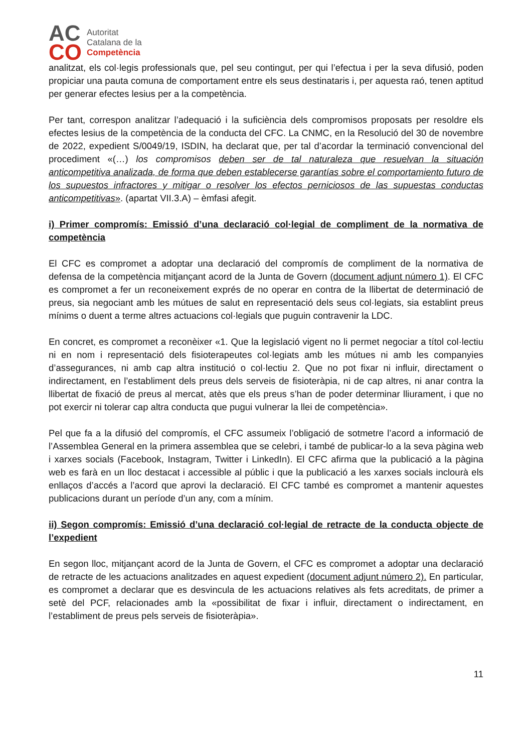AC
CO
Autoritat
Catalana de la
Competència
analitzat, els col·legis professionals que, pel seu contingut, per qui l’efectua i per la seva difusió, poden propiciar una pauta comuna de comportament entre els seus destinataris i, per aquesta raó, tenen aptitud per generar efectes lesius per a la competència.
Per tant, correspon analitzar l’adequació i la suficiència dels compromisos proposats per resoldre els efectes lesius de la competència de la conducta del CFC. La CNMC, en la Resolució del 30 de novembre de 2022, expedient S/0049/19, ISDIN, ha declarat que, per tal d’acordar la terminació convencional del procediment «(…) los compromisos deben ser de tal naturaleza que resuelvan la situación anticompetitiva analizada, de forma que deben establecerse garantías sobre el comportamiento futuro de los supuestos infractores y mitigar o resolver los efectos perniciosos de las supuestas conductas anticompetitivas». (apartat VII.3.A) – èmfasi afegit.
i) Primer compromís: Emissió d’una declaració col·legial de compliment de la normativa de competència
El CFC es compromet a adoptar una declaració del compromís de compliment de la normativa de defensa de la competència mitjançant acord de la Junta de Govern (document adjunt número 1). El CFC es compromet a fer un reconeixement exprés de no operar en contra de la llibertat de determinació de preus, sia negociant amb les mútues de salut en representació dels seus col·legiats, sia establint preus mínims o duent a terme altres actuacions col·legials que puguin contravenir la LDC.
En concret, es compromet a reconèixer «1. Que la legislació vigent no li permet negociar a títol col·lectiu ni en nom i representació dels fisioterapeutes col·legiats amb les mútues ni amb les companyies d’assegurances, ni amb cap altra institució o col·lectiu 2. Que no pot fixar ni influir, directament o indirectament, en l’establiment dels preus dels serveis de fisioteràpia, ni de cap altres, ni anar contra la llibertat de fixació de preus al mercat, atès que els preus s’han de poder determinar lliurament, i que no pot exercir ni tolerar cap altra conducta que pugui vulnerar la llei de competència».
Pel que fa a la difusió del compromís, el CFC assumeix l’obligació de sotmetre l’acord a informació de l’Assemblea General en la primera assemblea que se celebri, i també de publicar-lo a la seva pàgina web i xarxes socials (Facebook, Instagram, Twitter i LinkedIn). El CFC afirma que la publicació a la pàgina web es farà en un lloc destacat i accessible al públic i que la publicació a les xarxes socials inclourà els enllaços d’accés a l’acord que aprovi la declaració. El CFC també es compromet a mantenir aquestes publicacions durant un període d’un any, com a mínim.
ii) Segon compromís: Emissió d’una declaració col·legial de retracte de la conducta objecte de l’expedient
En segon lloc, mitjançant acord de la Junta de Govern, el CFC es compromet a adoptar una declaració de retracte de les actuacions analitzades en aquest expedient (document adjunt número 2). En particular, es compromet a declarar que es desvincula de les actuacions relatives als fets acreditats, de primer a setè del PCF, relacionades amb la «possibilitat de fixar i influir, directament o indirectament, en l’establiment de preus pels serveis de fisioteràpia».
11